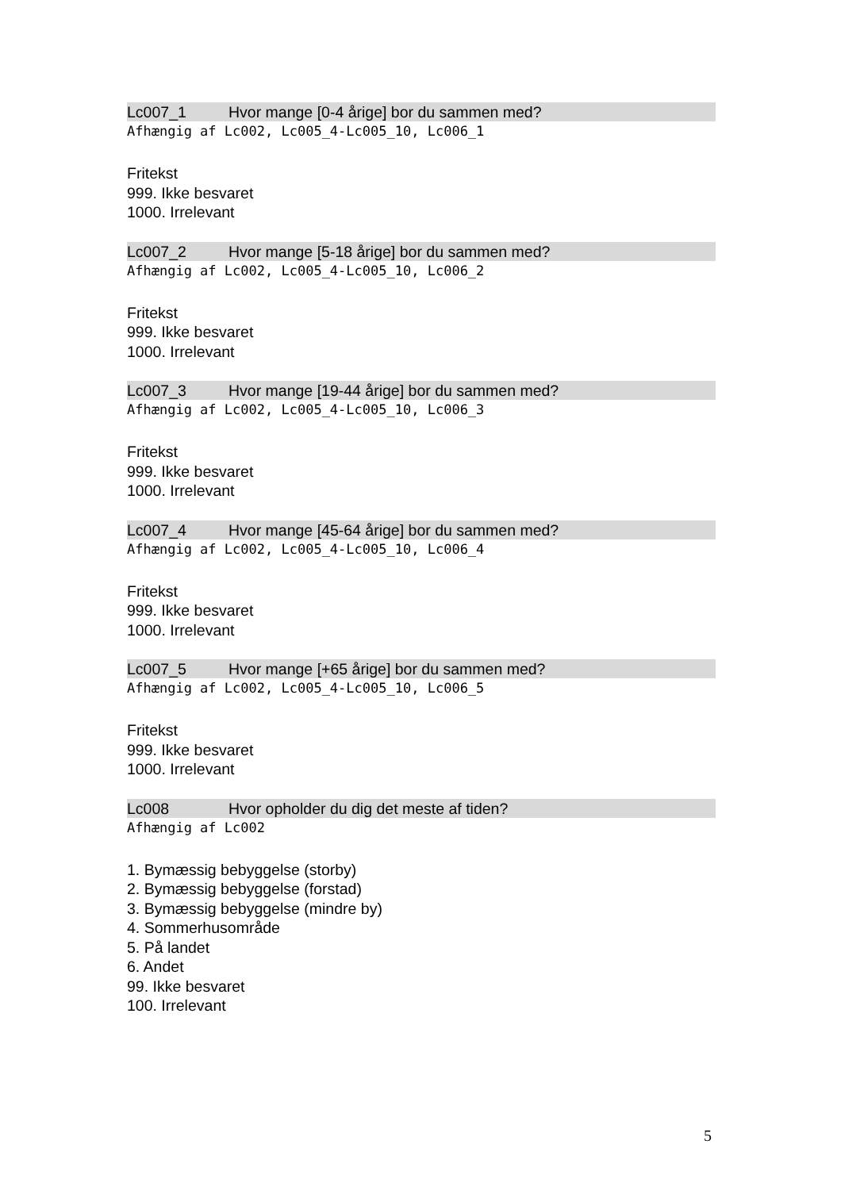Lc007_1 Hvor mange [0-4 årige] bor du sammen med?
Afhængig af Lc002, Lc005_4-Lc005_10, Lc006_1
Fritekst
999. Ikke besvaret
1000. Irrelevant
Lc007_2 Hvor mange [5-18 årige] bor du sammen med?
Afhængig af Lc002, Lc005_4-Lc005_10, Lc006_2
Fritekst
999. Ikke besvaret
1000. Irrelevant
Lc007_3 Hvor mange [19-44 årige] bor du sammen med?
Afhængig af Lc002, Lc005_4-Lc005_10, Lc006_3
Fritekst
999. Ikke besvaret
1000. Irrelevant
Lc007_4 Hvor mange [45-64 årige] bor du sammen med?
Afhængig af Lc002, Lc005_4-Lc005_10, Lc006_4
Fritekst
999. Ikke besvaret
1000. Irrelevant
Lc007_5 Hvor mange [+65 årige] bor du sammen med?
Afhængig af Lc002, Lc005_4-Lc005_10, Lc006_5
Fritekst
999. Ikke besvaret
1000. Irrelevant
Lc008 Hvor opholder du dig det meste af tiden?
Afhængig af Lc002
1. Bymæssig bebyggelse (storby)
2. Bymæssig bebyggelse (forstad)
3. Bymæssig bebyggelse (mindre by)
4. Sommerhusområde
5. På landet
6. Andet
99. Ikke besvaret
100. Irrelevant
5